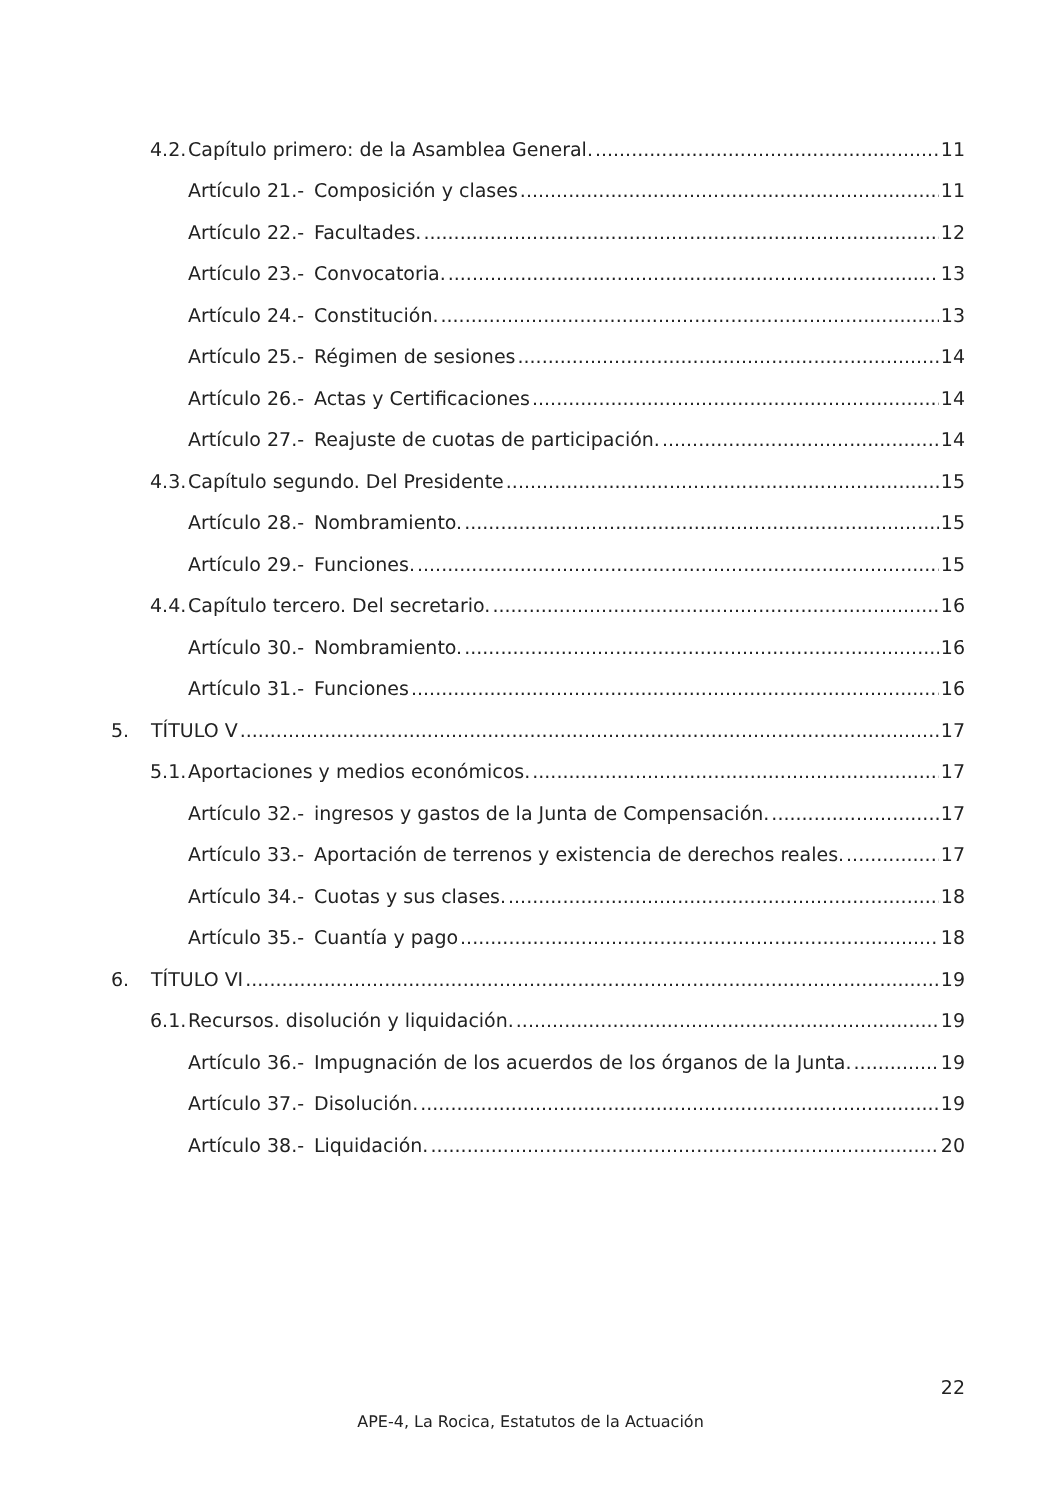4.2. Capítulo primero: de la Asamblea General. 11
Artículo 21.- Composición y clases 11
Artículo 22.- Facultades. 12
Artículo 23.- Convocatoria. 13
Artículo 24.- Constitución. 13
Artículo 25.- Régimen de sesiones 14
Artículo 26.- Actas y Certificaciones 14
Artículo 27.- Reajuste de cuotas de participación. 14
4.3. Capítulo segundo. Del Presidente 15
Artículo 28.- Nombramiento. 15
Artículo 29.- Funciones. 15
4.4. Capítulo tercero. Del secretario. 16
Artículo 30.- Nombramiento. 16
Artículo 31.- Funciones 16
5. TÍTULO V 17
5.1. Aportaciones y medios económicos. 17
Artículo 32.- ingresos y gastos de la Junta de Compensación. 17
Artículo 33.- Aportación de terrenos y existencia de derechos reales. 17
Artículo 34.- Cuotas y sus clases. 18
Artículo 35.- Cuantía y pago 18
6. TÍTULO VI 19
6.1. Recursos. disolución y liquidación. 19
Artículo 36.- Impugnación de los acuerdos de los órganos de la Junta. 19
Artículo 37.- Disolución. 19
Artículo 38.- Liquidación. 20
22
APE-4, La Rocica, Estatutos de la Actuación